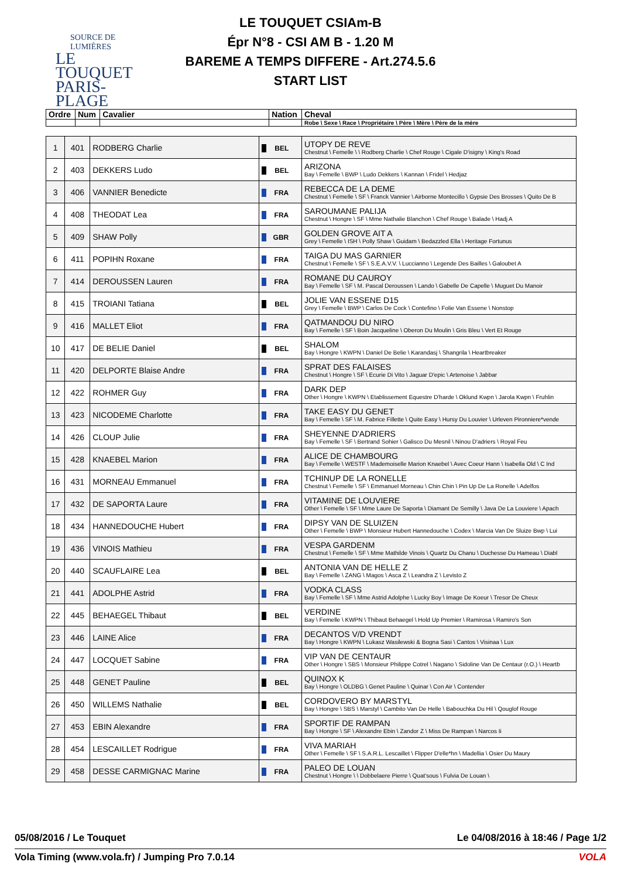SOURCE DE LUMIÈRES
LE TOUQUET
PARIS-PLAGE
LE TOUQUET CSIAm-B
Épr N°8 - CSI AM B - 1.20 M
BAREME A TEMPS DIFFERE - Art.274.5.6
START LIST
| Ordre | Num | Cavalier | Nation | Cheval |
| --- | --- | --- | --- | --- |
| | | | | Robe \ Sexe \ Race \ Propriétaire \ Père \ Mère \ Père de la mère |
| 1 | 401 | RODBERG Charlie | BEL | UTOPY DE REVE Chestnut \ Femelle \ \ Rodberg Charlie \ Chef Rouge \ Cigale D'isigny \ King's Road |
| 2 | 403 | DEKKERS Ludo | BEL | ARIZONA Bay \ Femelle \ BWP \ Ludo Dekkers \ Kannan \ Fridel \ Hedjaz |
| 3 | 406 | VANNIER Benedicte | FRA | REBECCA DE LA DEME Chestnut \ Femelle \ SF \ Franck Vannier \ Airborne Montecillo \ Gypsie Des Brosses \ Quito De B |
| 4 | 408 | THEODAT Lea | FRA | SAROUMANE PALIJA Chestnut \ Hongre \ SF \ Mme Nathalie Blanchon \ Chef Rouge \ Balade \ Hadj A |
| 5 | 409 | SHAW Polly | GBR | GOLDEN GROVE AIT A Grey \ Femelle \ ISH \ Polly Shaw \ Guidam \ Bedazzled Ella \ Heritage Fortunus |
| 6 | 411 | POPIHN Roxane | FRA | TAIGA DU MAS GARNIER Chestnut \ Femelle \ SF \ S.E.A.V.V. \ Luccianno \ Legende Des Bailles \ Galoubet A |
| 7 | 414 | DEROUSSEN Lauren | FRA | ROMANE DU CAUROY Bay \ Femelle \ SF \ M. Pascal Deroussen \ Lando \ Gabelle De Capelle \ Muguet Du Manoir |
| 8 | 415 | TROIANI Tatiana | BEL | JOLIE VAN ESSENE D15 Grey \ Femelle \ BWP \ Carlos De Cock \ Contefino \ Folie Van Essene \ Nonstop |
| 9 | 416 | MALLET Eliot | FRA | QATMANDOU DU NIRO Bay \ Femelle \ SF \ Boin Jacqueline \ Oberon Du Moulin \ Gris Bleu \ Vert Et Rouge |
| 10 | 417 | DE BELIE Daniel | BEL | SHALOM Bay \ Hongre \ KWPN \ Daniel De Belie \ Karandasj \ Shangrila \ Heartbreaker |
| 11 | 420 | DELPORTE Blaise Andre | FRA | SPRAT DES FALAISES Chestnut \ Hongre \ SF \ Ecurie Di Vito \ Jaguar D'epic \ Artenoise \ Jabbar |
| 12 | 422 | ROHMER Guy | FRA | DARK DEP Other \ Hongre \ KWPN \ Etablissement Equestre D'harde \ Oklund Kwpn \ Jarola Kwpn \ Fruhlin |
| 13 | 423 | NICODEME Charlotte | FRA | TAKE EASY DU GENET Bay \ Femelle \ SF \ M. Fabrice Fillette \ Quite Easy \ Hursy Du Louvier \ Urleven Pironniere*vende |
| 14 | 426 | CLOUP Julie | FRA | SHEYENNE D'ADRIERS Bay \ Femelle \ SF \ Bertrand Sohier \ Galisco Du Mesnil \ Ninou D'adriers \ Royal Feu |
| 15 | 428 | KNAEBEL Marion | FRA | ALICE DE CHAMBOURG Bay \ Femelle \ WESTF \ Mademoiselle Marion Knaebel \ Avec Coeur Hann \ Isabella Old \ C Ind |
| 16 | 431 | MORNEAU Emmanuel | FRA | TCHINUP DE LA RONELLE Chestnut \ Femelle \ SF \ Emmanuel Morneau \ Chin Chin \ Pin Up De La Ronelle \ Adelfos |
| 17 | 432 | DE SAPORTA Laure | FRA | VITAMINE DE LOUVIERE Other \ Femelle \ SF \ Mme Laure De Saporta \ Diamant De Semilly \ Java De La Louviere \ Apach |
| 18 | 434 | HANNEDOUCHE Hubert | FRA | DIPSY VAN DE SLUIZEN Other \ Femelle \ BWP \ Monsieur Hubert Hannedouche \ Codex \ Marcia Van De Sluize Bwp \ Lui |
| 19 | 436 | VINOIS Mathieu | FRA | VESPA GARDENM Chestnut \ Femelle \ SF \ Mme Mathilde Vinois \ Quartz Du Chanu \ Duchesse Du Hameau \ Diabl |
| 20 | 440 | SCAUFLAIRE Lea | BEL | ANTONIA VAN DE HELLE Z Bay \ Femelle \ ZANG \ Magos \ Asca Z \ Leandra Z \ Levisto Z |
| 21 | 441 | ADOLPHE Astrid | FRA | VODKA CLASS Bay \ Femelle \ SF \ Mme Astrid Adolphe \ Lucky Boy \ Image De Koeur \ Tresor De Cheux |
| 22 | 445 | BEHAEGEL Thibaut | BEL | VERDINE Bay \ Femelle \ KWPN \ Thibaut Behaegel \ Hold Up Premier \ Ramirosa \ Ramiro's Son |
| 23 | 446 | LAINE Alice | FRA | DECANTOS V/D VRENDT Bay \ Hongre \ KWPN \ Lukasz Wasilewski & Bogna Sasi \ Cantos \ Visinaa \ Lux |
| 24 | 447 | LOCQUET Sabine | FRA | VIP VAN DE CENTAUR Other \ Hongre \ SBS \ Monsieur Philippe Cotrel \ Nagano \ Sidoline Van De Centaur (r.O.) \ Heartb |
| 25 | 448 | GENET Pauline | BEL | QUINOX K Bay \ Hongre \ OLDBG \ Genet Pauline \ Quinar \ Con Air \ Contender |
| 26 | 450 | WILLEMS Nathalie | BEL | CORDOVERO BY MARSTYL Bay \ Hongre \ SBS \ Marstyl \ Cambito Van De Helle \ Babouchka Du Hil \ Qouglof Rouge |
| 27 | 453 | EBIN Alexandre | FRA | SPORTIF DE RAMPAN Bay \ Hongre \ SF \ Alexandre Ebin \ Zandor Z \ Miss De Rampan \ Narcos Ii |
| 28 | 454 | LESCAILLET Rodrigue | FRA | VIVA MARIAH Other \ Femelle \ SF \ S.A.R.L. Lescaillet \ Flipper D'elle*hn \ Madellia \ Osier Du Maury |
| 29 | 458 | DESSE CARMIGNAC Marine | FRA | PALEO DE LOUAN Chestnut \ Hongre \ \ Dobbelaere Pierre \ Quat'sous \ Fulvia De Louan \ |
05/08/2016 / Le Touquet Le 04/08/2016 à 18:46 / Page 1/2
Vola Timing (www.vola.fr) / Jumping Pro 7.0.14 VOLA